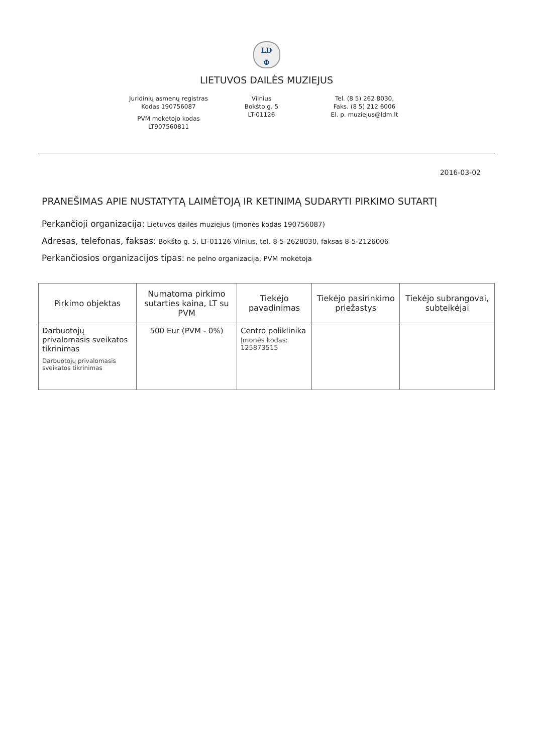LD
Φ
LIETUVOS DAILĖS MUZIEJUS
Juridinių asmenų registras
Kodas 190756087
PVM mokėtojo kodas
LT907560811
Vilnius
Bokšto g. 5
LT-01126
Tel. (8 5) 262 8030,
Faks. (8 5) 212 6006
El. p. muziejus@ldm.lt
2016-03-02
PRANEŠIMAS APIE NUSTATYTĄ LAIMĖTOJĄ IR KETINIMĄ SUDARYTI PIRKIMO SUTARTĮ
Perkančioji organizacija: Lietuvos dailės muziejus (įmonės kodas 190756087)
Adresas, telefonas, faksas: Bokšto g. 5, LT-01126 Vilnius, tel. 8-5-2628030, faksas 8-5-2126006
Perkančiosios organizacijos tipas: ne pelno organizacija, PVM mokėtoja
| Pirkimo objektas | Numatoma pirkimo sutarties kaina, LT su PVM | Tiekėjo pavadinimas | Tiekėjo pasirinkimo priežastys | Tiekėjo subrangovai, subteikėjai |
| --- | --- | --- | --- | --- |
| Darbuotojų privalomasis sveikatos tikrinimas Darbuotojų privalomasis sveikatos tikrinimas | 500 Eur (PVM - 0%) | Centro poliklinika Įmonės kodas: 125873515 | | |